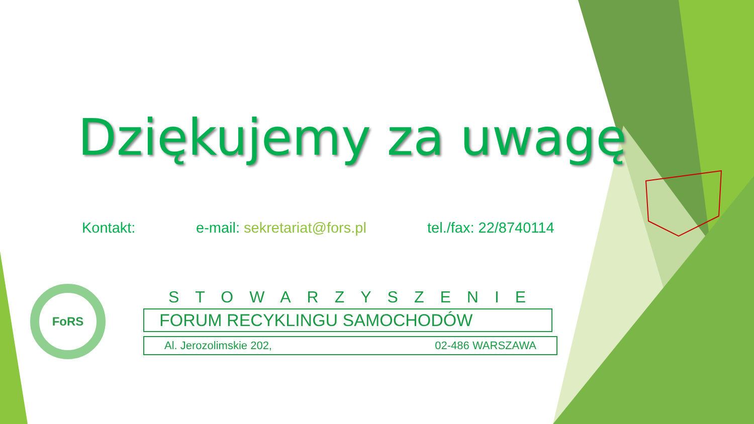Dziękujemy za uwagę
Kontakt: e-mail: sekretariat@fors.pl tel./fax: 22/8740114
FoRS
STOWARZYSZENIE
FORUM RECYKLINGU SAMOCHODÓW
Al. Jerozolimskie 202, 02-486 WARSZAWA